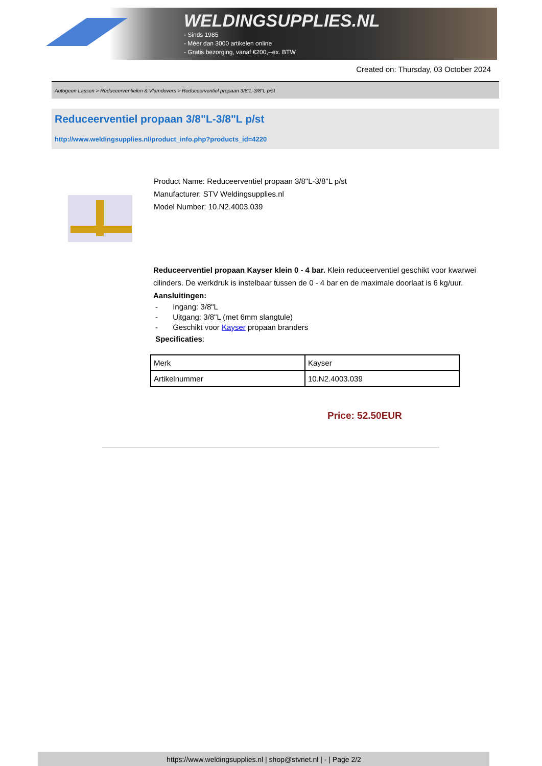WELDINGSUPPLIES.NL
- Sinds 1985
- Méér dan 3000 artikelen online
- Gratis bezorging, vanaf €200,--ex. BTW
Created on: Thursday, 03 October 2024
Autogeen Lassen > Reduceerventielen & Vlamdovers > Reduceerventiel propaan 3/8"L-3/8"L p/st
Reduceerventiel propaan 3/8"L-3/8"L p/st
http://www.weldingsupplies.nl/product_info.php?products_id=4220
Product Name: Reduceerventiel propaan 3/8"L-3/8"L p/st
Manufacturer: STV Weldingsupplies.nl
Model Number: 10.N2.4003.039
Reduceerventiel propaan Kayser klein 0 - 4 bar. Klein reduceerventiel geschikt voor kwarwei cilinders. De werkdruk is instelbaar tussen de 0 - 4 bar en de maximale doorlaat is 6 kg/uur. Aansluitingen:
- Ingang: 3/8"L
- Uitgang: 3/8"L (met 6mm slangtule)
- Geschikt voor Kayser propaan branders
Specificaties:
| Merk | Kayser |
| Artikelnummer | 10.N2.4003.039 |
Price: 52.50EUR
https://www.weldingsupplies.nl | shop@stvnet.nl | - | Page 2/2